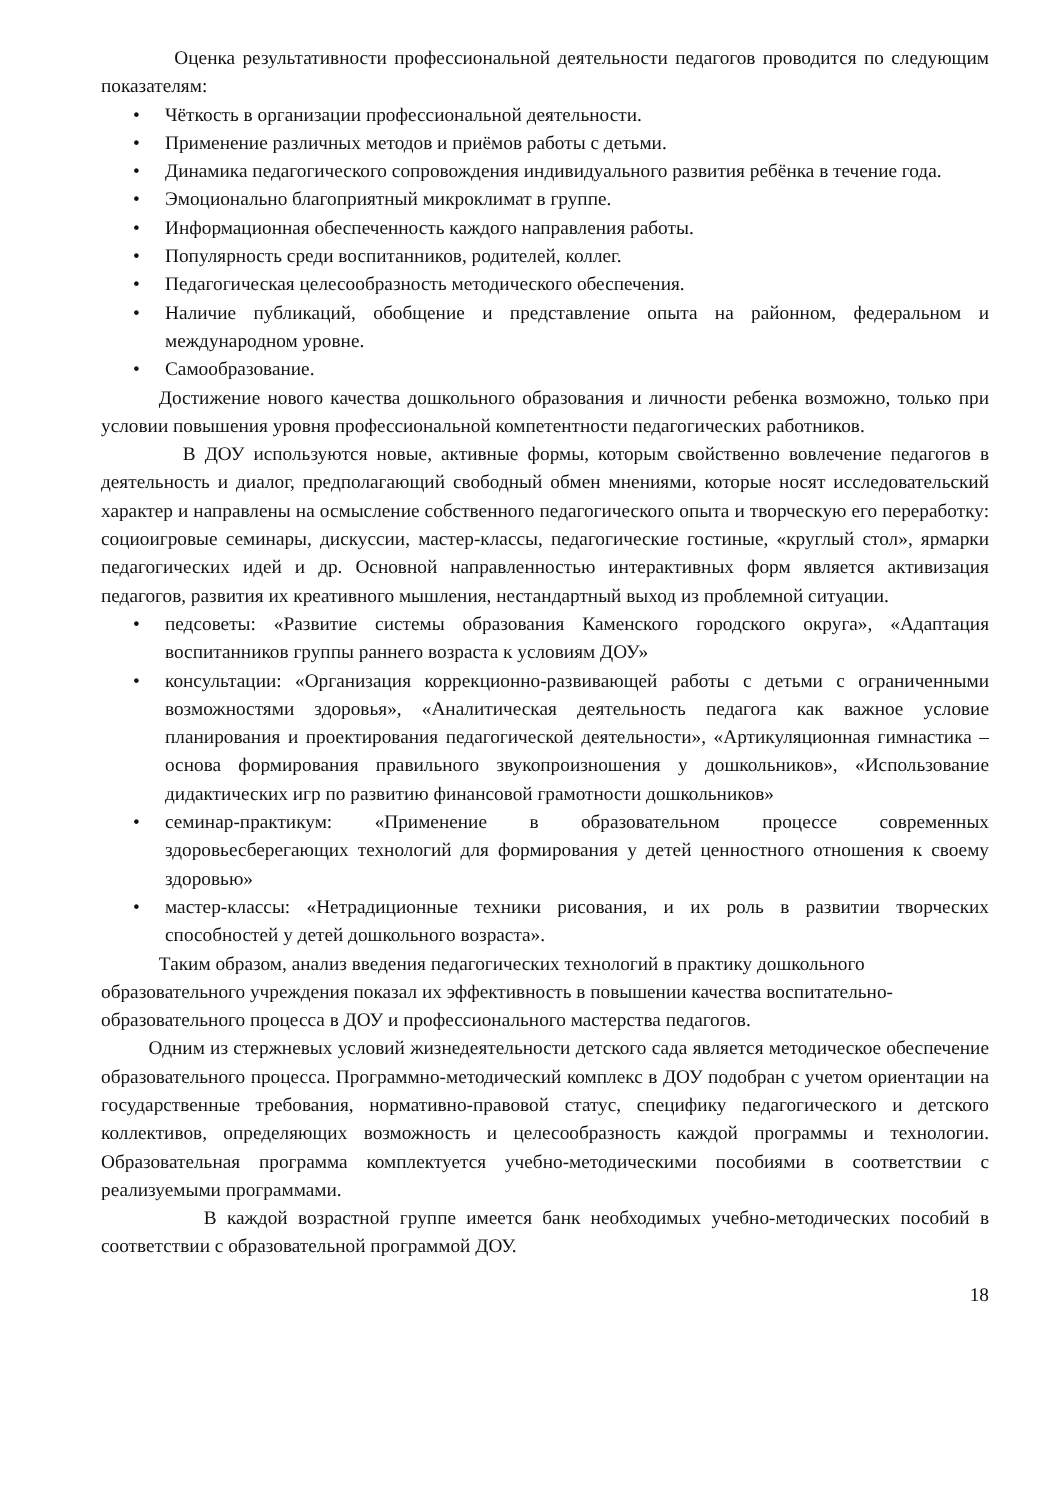Оценка результативности профессиональной деятельности педагогов проводится по следующим показателям:
• Чёткость в организации профессиональной деятельности.
• Применение различных методов и приёмов работы с детьми.
• Динамика педагогического сопровождения индивидуального развития ребёнка в течение года.
• Эмоционально благоприятный микроклимат в группе.
• Информационная обеспеченность каждого направления работы.
• Популярность среди воспитанников, родителей, коллег.
• Педагогическая целесообразность методического обеспечения.
• Наличие публикаций, обобщение и представление опыта на районном, федеральном и международном уровне.
• Самообразование.
Достижение нового качества дошкольного образования и личности ребенка возможно, только при условии повышения уровня профессиональной компетентности педагогических работников.
В ДОУ используются новые, активные формы, которым свойственно вовлечение педагогов в деятельность и диалог, предполагающий свободный обмен мнениями, которые носят исследовательский характер и направлены на осмысление собственного педагогического опыта и творческую его переработку: социоигровые семинары, дискуссии, мастер-классы, педагогические гостиные, «круглый стол», ярмарки педагогических идей и др. Основной направленностью интерактивных форм является активизация педагогов, развития их креативного мышления, нестандартный выход из проблемной ситуации.
• педсоветы: «Развитие системы образования Каменского городского округа», «Адаптация воспитанников группы раннего возраста к условиям ДОУ»
• консультации: «Организация коррекционно-развивающей работы с детьми с ограниченными возможностями здоровья», «Аналитическая деятельность педагога как важное условие планирования и проектирования педагогической деятельности», «Артикуляционная гимнастика – основа формирования правильного звукопроизношения у дошкольников», «Использование дидактических игр по развитию финансовой грамотности дошкольников»
• семинар-практикум: «Применение в образовательном процессе современных здоровьесберегающих технологий для формирования у детей ценностного отношения к своему здоровью»
• мастер-классы: «Нетрадиционные техники рисования, и их роль в развитии творческих способностей у детей дошкольного возраста».
Таким образом, анализ введения педагогических технологий в практику дошкольного образовательного учреждения показал их эффективность в повышении качества воспитательно-образовательного процесса в ДОУ и профессионального мастерства педагогов.
Одним из стержневых условий жизнедеятельности детского сада является методическое обеспечение образовательного процесса. Программно-методический комплекс в ДОУ подобран с учетом ориентации на государственные требования, нормативно-правовой статус, специфику педагогического и детского коллективов, определяющих возможность и целесообразность каждой программы и технологии. Образовательная программа комплектуется учебно-методическими пособиями в соответствии с реализуемыми программами.
В каждой возрастной группе имеется банк необходимых учебно-методических пособий в соответствии с образовательной программой ДОУ.
18